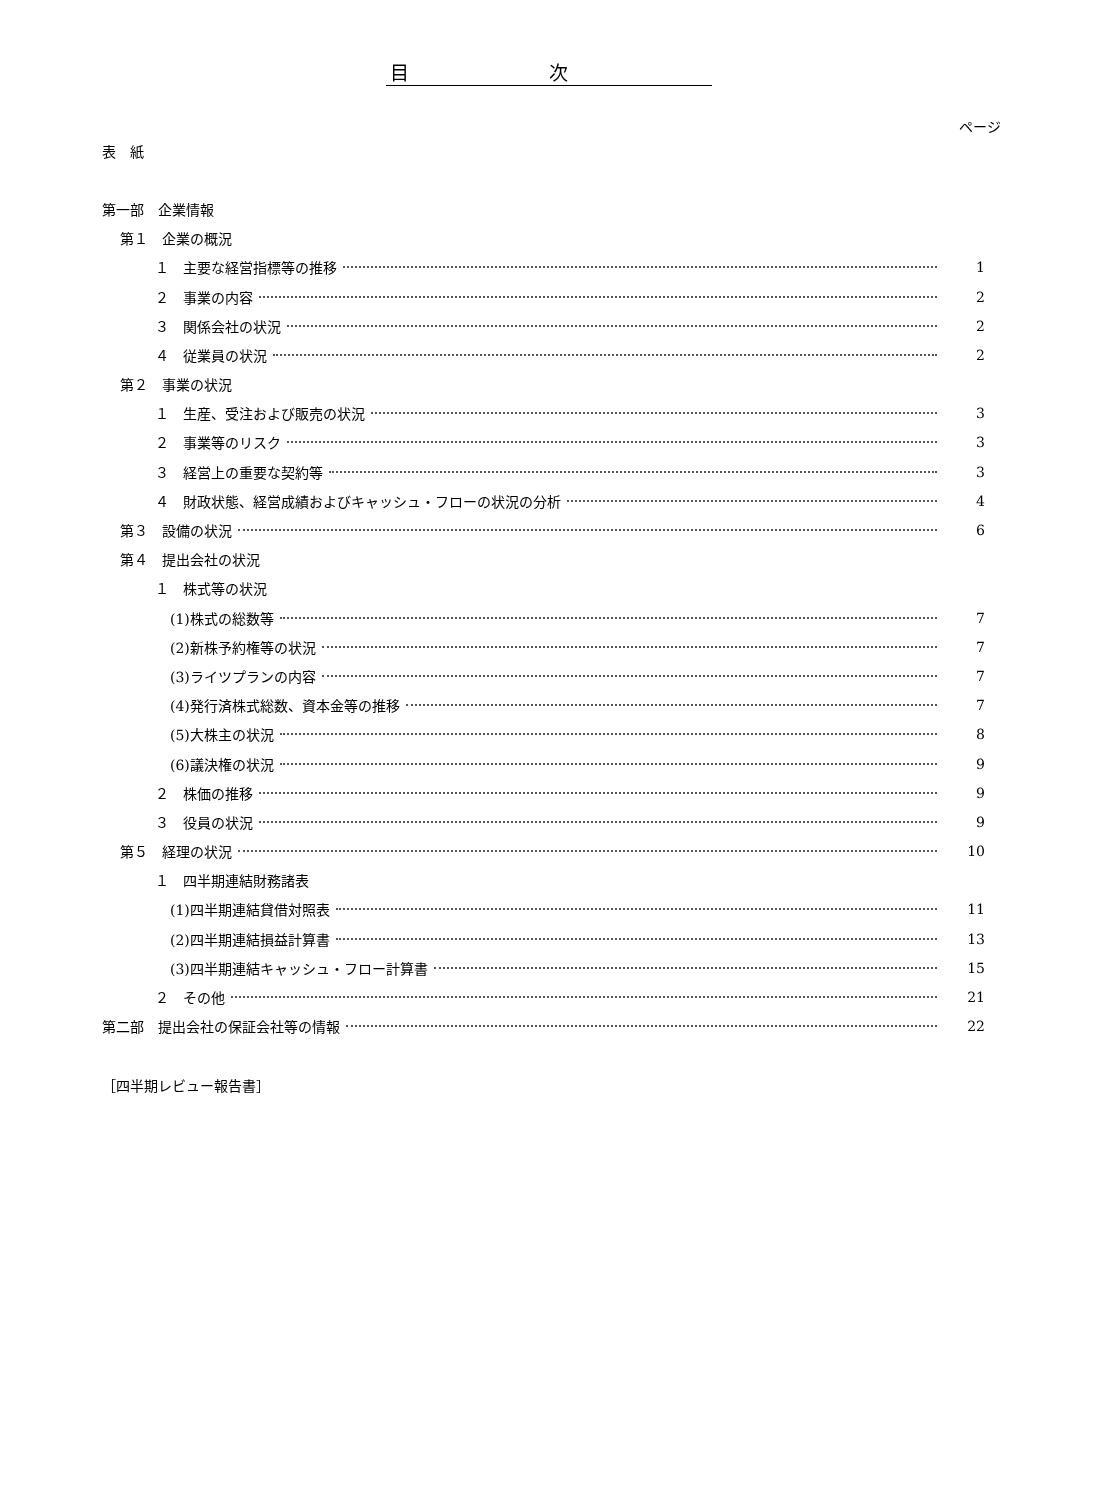目次
ページ
表　紙
第一部　企業情報
第１　企業の概況
１　主要な経営指標等の推移 1
２　事業の内容 2
３　関係会社の状況 2
４　従業員の状況 2
第２　事業の状況
１　生産、受注および販売の状況 3
２　事業等のリスク 3
３　経営上の重要な契約等 3
４　財政状態、経営成績およびキャッシュ・フローの状況の分析 4
第３　設備の状況 6
第４　提出会社の状況
１　株式等の状況
(1)株式の総数等 7
(2)新株予約権等の状況 7
(3)ライツプランの内容 7
(4)発行済株式総数、資本金等の推移 7
(5)大株主の状況 8
(6)議決権の状況 9
２　株価の推移 9
３　役員の状況 9
第５　経理の状況 10
１　四半期連結財務諸表
(1)四半期連結貸借対照表 11
(2)四半期連結損益計算書 13
(3)四半期連結キャッシュ・フロー計算書 15
２　その他 21
第二部　提出会社の保証会社等の情報 22
［四半期レビュー報告書］